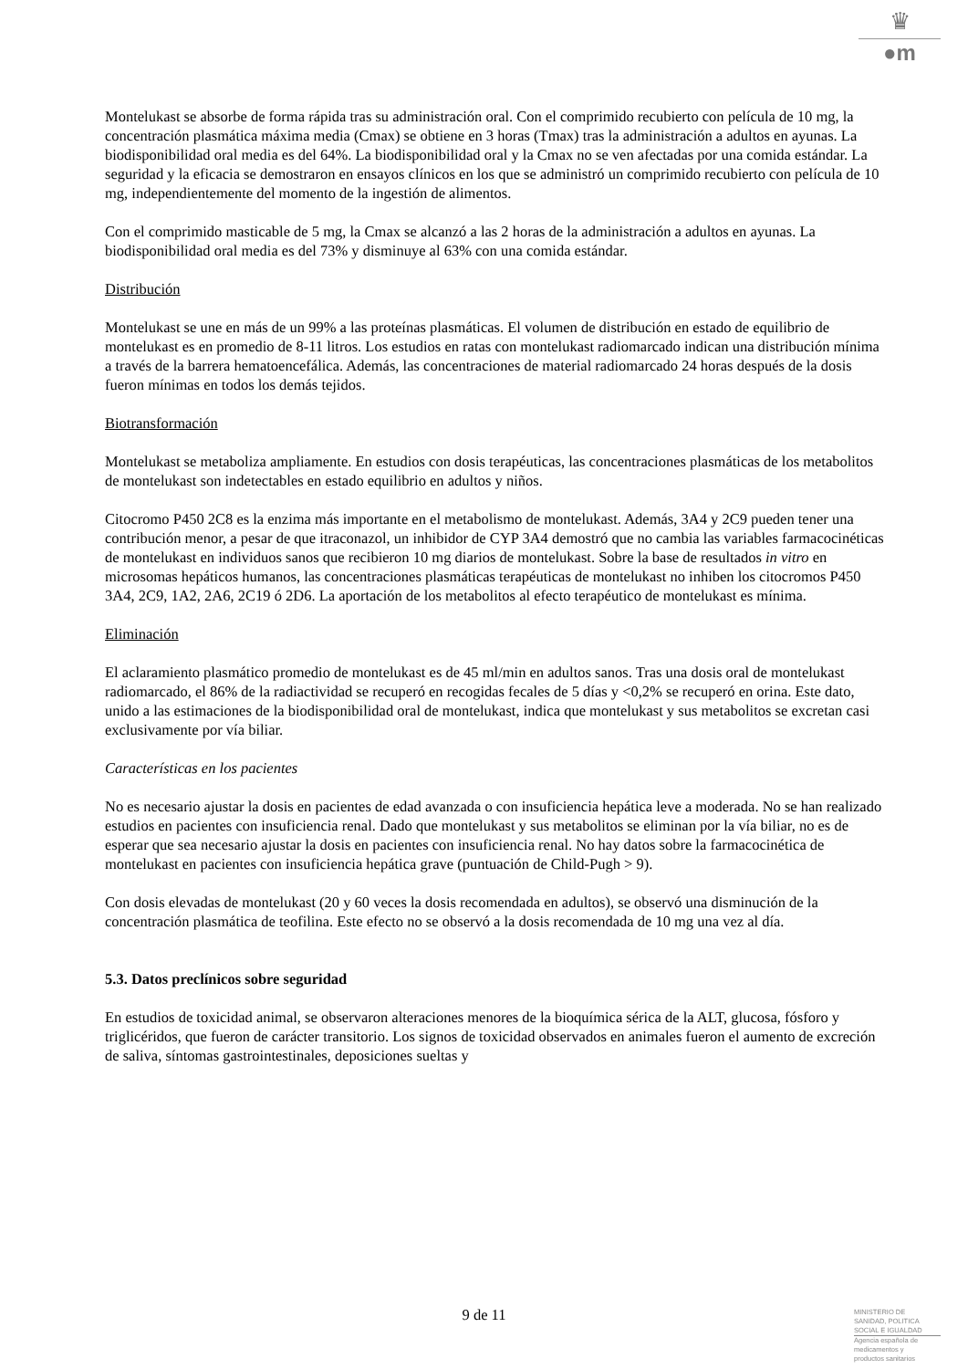♛
●m
Montelukast se absorbe de forma rápida tras su administración oral. Con el comprimido recubierto con película de 10 mg, la concentración plasmática máxima media (Cmax) se obtiene en 3 horas (Tmax) tras la administración a adultos en ayunas. La biodisponibilidad oral media es del 64%. La biodisponibilidad oral y la Cmax no se ven afectadas por una comida estándar. La seguridad y la eficacia se demostraron en ensayos clínicos en los que se administró un comprimido recubierto con película de 10 mg, independientemente del momento de la ingestión de alimentos.
Con el comprimido masticable de 5 mg, la Cmax se alcanzó a las 2 horas de la administración a adultos en ayunas. La biodisponibilidad oral media es del 73% y disminuye al 63% con una comida estándar.
Distribución
Montelukast se une en más de un 99% a las proteínas plasmáticas. El volumen de distribución en estado de equilibrio de montelukast es en promedio de 8-11 litros. Los estudios en ratas con montelukast radiomarcado indican una distribución mínima a través de la barrera hematoencefálica. Además, las concentraciones de material radiomarcado 24 horas después de la dosis fueron mínimas en todos los demás tejidos.
Biotransformación
Montelukast se metaboliza ampliamente. En estudios con dosis terapéuticas, las concentraciones plasmáticas de los metabolitos de montelukast son indetectables en estado equilibrio en adultos y niños.
Citocromo P450 2C8 es la enzima más importante en el metabolismo de montelukast. Además, 3A4 y 2C9 pueden tener una contribución menor, a pesar de que itraconazol, un inhibidor de CYP 3A4 demostró que no cambia las variables farmacocinéticas de montelukast en individuos sanos que recibieron 10 mg diarios de montelukast. Sobre la base de resultados in vitro en microsomas hepáticos humanos, las concentraciones plasmáticas terapéuticas de montelukast no inhiben los citocromos P450 3A4, 2C9, 1A2, 2A6, 2C19 ó 2D6. La aportación de los metabolitos al efecto terapéutico de montelukast es mínima.
Eliminación
El aclaramiento plasmático promedio de montelukast es de 45 ml/min en adultos sanos. Tras una dosis oral de montelukast radiomarcado, el 86% de la radiactividad se recuperó en recogidas fecales de 5 días y <0,2% se recuperó en orina. Este dato, unido a las estimaciones de la biodisponibilidad oral de montelukast, indica que montelukast y sus metabolitos se excretan casi exclusivamente por vía biliar.
Características en los pacientes
No es necesario ajustar la dosis en pacientes de edad avanzada o con insuficiencia hepática leve a moderada. No se han realizado estudios en pacientes con insuficiencia renal. Dado que montelukast y sus metabolitos se eliminan por la vía biliar, no es de esperar que sea necesario ajustar la dosis en pacientes con insuficiencia renal. No hay datos sobre la farmacocinética de montelukast en pacientes con insuficiencia hepática grave (puntuación de Child-Pugh > 9).
Con dosis elevadas de montelukast (20 y 60 veces la dosis recomendada en adultos), se observó una disminución de la concentración plasmática de teofilina. Este efecto no se observó a la dosis recomendada de 10 mg una vez al día.
5.3. Datos preclínicos sobre seguridad
En estudios de toxicidad animal, se observaron alteraciones menores de la bioquímica sérica de la ALT, glucosa, fósforo y triglicéridos, que fueron de carácter transitorio. Los signos de toxicidad observados en animales fueron el aumento de excreción de saliva, síntomas gastrointestinales, deposiciones sueltas y
9 de 11
MINISTERIO DE
SANIDAD, POLITICA
SOCIAL E IGUALDAD
Agencia española de
medicamentos y
productos sanitarios